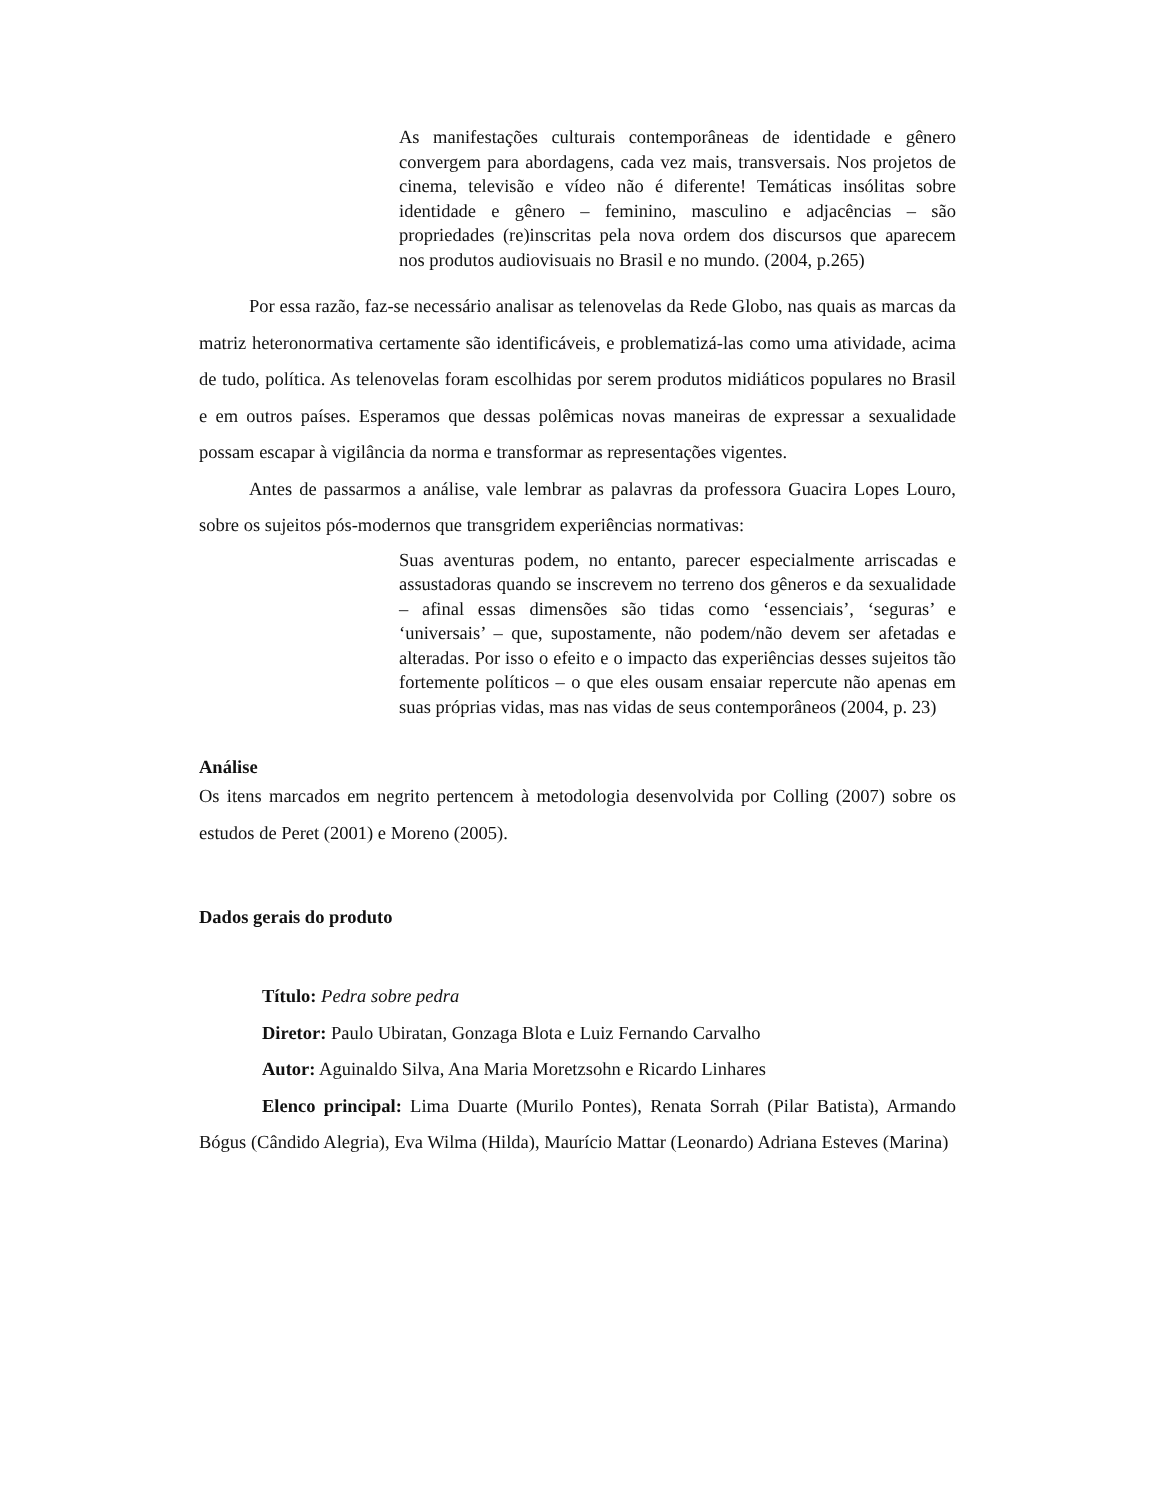As manifestações culturais contemporâneas de identidade e gênero convergem para abordagens, cada vez mais, transversais. Nos projetos de cinema, televisão e vídeo não é diferente! Temáticas insólitas sobre identidade e gênero – feminino, masculino e adjacências – são propriedades (re)inscritas pela nova ordem dos discursos que aparecem nos produtos audiovisuais no Brasil e no mundo. (2004, p.265)
Por essa razão, faz-se necessário analisar as telenovelas da Rede Globo, nas quais as marcas da matriz heteronormativa certamente são identificáveis, e problematizá-las como uma atividade, acima de tudo, política. As telenovelas foram escolhidas por serem produtos midiáticos populares no Brasil e em outros países. Esperamos que dessas polêmicas novas maneiras de expressar a sexualidade possam escapar à vigilância da norma e transformar as representações vigentes.
Antes de passarmos a análise, vale lembrar as palavras da professora Guacira Lopes Louro, sobre os sujeitos pós-modernos que transgridem experiências normativas:
Suas aventuras podem, no entanto, parecer especialmente arriscadas e assustadoras quando se inscrevem no terreno dos gêneros e da sexualidade – afinal essas dimensões são tidas como ‘essenciais’, ‘seguras’ e ‘universais’ – que, supostamente, não podem/não devem ser afetadas e alteradas. Por isso o efeito e o impacto das experiências desses sujeitos tão fortemente políticos – o que eles ousam ensaiar repercute não apenas em suas próprias vidas, mas nas vidas de seus contemporâneos (2004, p. 23)
Análise
Os itens marcados em negrito pertencem à metodologia desenvolvida por Colling (2007) sobre os estudos de Peret (2001) e Moreno (2005).
Dados gerais do produto
Título: Pedra sobre pedra
Diretor: Paulo Ubiratan, Gonzaga Blota e Luiz Fernando Carvalho
Autor: Aguinaldo Silva, Ana Maria Moretzsohn e Ricardo Linhares
Elenco principal: Lima Duarte (Murilo Pontes), Renata Sorrah (Pilar Batista), Armando Bógus (Cândido Alegria), Eva Wilma (Hilda), Maurício Mattar (Leonardo) Adriana Esteves (Marina)